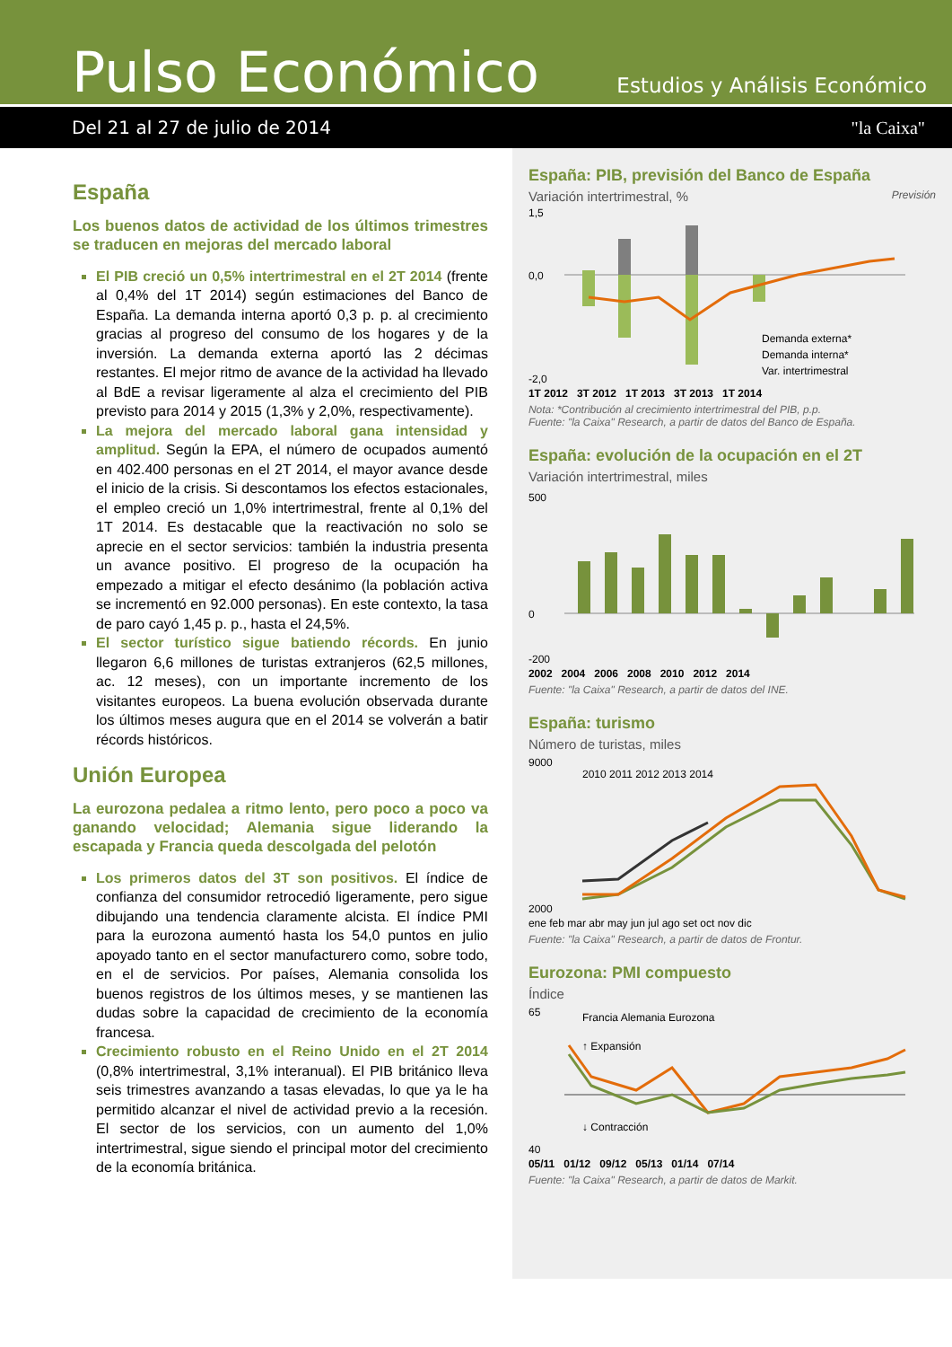Pulso Económico
Estudios y Análisis Económico
Del 21 al 27 de julio de 2014 "la Caixa"
España
Los buenos datos de actividad de los últimos trimestres se traducen en mejoras del mercado laboral
El PIB creció un 0,5% intertrimestral en el 2T 2014 (frente al 0,4% del 1T 2014) según estimaciones del Banco de España. La demanda interna aportó 0,3 p. p. al crecimiento gracias al progreso del consumo de los hogares y de la inversión. La demanda externa aportó las 2 décimas restantes. El mejor ritmo de avance de la actividad ha llevado al BdE a revisar ligeramente al alza el crecimiento del PIB previsto para 2014 y 2015 (1,3% y 2,0%, respectivamente).
La mejora del mercado laboral gana intensidad y amplitud. Según la EPA, el número de ocupados aumentó en 402.400 personas en el 2T 2014, el mayor avance desde el inicio de la crisis. Si descontamos los efectos estacionales, el empleo creció un 1,0% intertrimestral, frente al 0,1% del 1T 2014. Es destacable que la reactivación no solo se aprecie en el sector servicios: también la industria presenta un avance positivo. El progreso de la ocupación ha empezado a mitigar el efecto desánimo (la población activa se incrementó en 92.000 personas). En este contexto, la tasa de paro cayó 1,45 p. p., hasta el 24,5%.
El sector turístico sigue batiendo récords. En junio llegaron 6,6 millones de turistas extranjeros (62,5 millones, ac. 12 meses), con un importante incremento de los visitantes europeos. La buena evolución observada durante los últimos meses augura que en el 2014 se volverán a batir récords históricos.
Unión Europea
La eurozona pedalea a ritmo lento, pero poco a poco va ganando velocidad; Alemania sigue liderando la escapada y Francia queda descolgada del pelotón
Los primeros datos del 3T son positivos. El índice de confianza del consumidor retrocedió ligeramente, pero sigue dibujando una tendencia claramente alcista. El índice PMI para la eurozona aumentó hasta los 54,0 puntos en julio apoyado tanto en el sector manufacturero como, sobre todo, en el de servicios. Por países, Alemania consolida los buenos registros de los últimos meses, y se mantienen las dudas sobre la capacidad de crecimiento de la economía francesa.
Crecimiento robusto en el Reino Unido en el 2T 2014 (0,8% intertrimestral, 3,1% interanual). El PIB británico lleva seis trimestres avanzando a tasas elevadas, lo que ya le ha permitido alcanzar el nivel de actividad previo a la recesión. El sector de los servicios, con un aumento del 1,0% intertrimestral, sigue siendo el principal motor del crecimiento de la economía británica.
España: PIB, previsión del Banco de España
Variación intertrimestral, % Previsión
1,5
0,0
-2,0
Demanda externa*
Demanda interna*
Var. intertrimestral
1T 2012 3T 2012 1T 2013 3T 2013 1T 2014
Nota: *Contribución al crecimiento intertrimestral del PIB, p.p.
Fuente: "la Caixa" Research, a partir de datos del Banco de España.
España: evolución de la ocupación en el 2T
Variación intertrimestral, miles
500
0
-200
2002 2004 2006 2008 2010 2012 2014
Fuente: "la Caixa" Research, a partir de datos del INE.
España: turismo
Número de turistas, miles
9000
2000
2010 2011 2012 2013 2014
ene feb mar abr may jun jul ago set oct nov dic
Fuente: "la Caixa" Research, a partir de datos de Frontur.
Eurozona: PMI compuesto
Índice
65
40
Francia Alemania Eurozona
↑ Expansión
↓ Contracción
05/11 01/12 09/12 05/13 01/14 07/14
Fuente: "la Caixa" Research, a partir de datos de Markit.